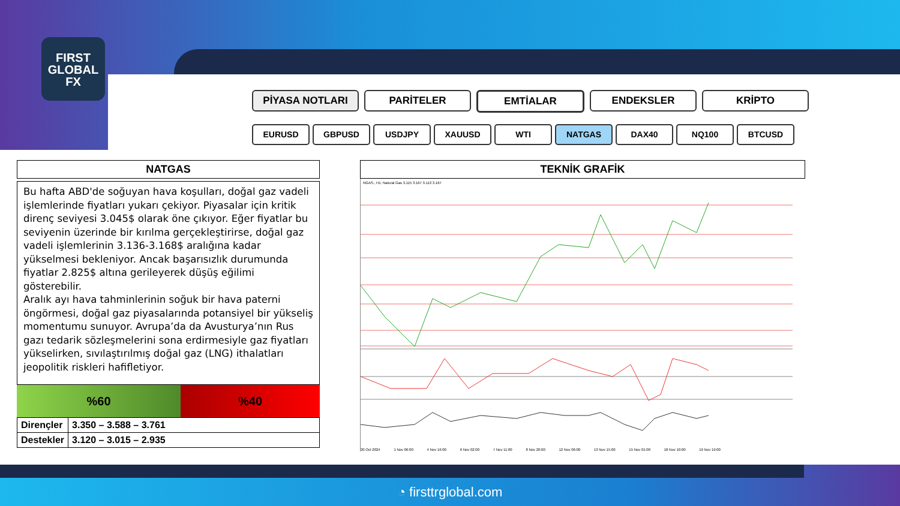FIRST
GLOBAL
FX
PİYASA NOTLARI PARİTELER EMTİALAR ENDEKSLER KRİPTO
EURUSD GBPUSD USDJPY XAUUSD WTI NATGAS DAX40 NQ100 BTCUSD
NATGAS
Bu hafta ABD'de soğuyan hava koşulları, doğal gaz vadeli işlemlerinde fiyatları yukarı çekiyor. Piyasalar için kritik direnç seviyesi 3.045$ olarak öne çıkıyor. Eğer fiyatlar bu seviyenin üzerinde bir kırılma gerçekleştirirse, doğal gaz vadeli işlemlerinin 3.136-3.168$ aralığına kadar yükselmesi bekleniyor. Ancak başarısızlık durumunda fiyatlar 2.825$ altına gerileyerek düşüş eğilimi gösterebilir.
Aralık ayı hava tahminlerinin soğuk bir hava paterni öngörmesi, doğal gaz piyasalarında potansiyel bir yükseliş momentumu sunuyor. Avrupa’da da Avusturya’nın Rus gazı tedarik sözleşmelerini sona erdirmesiyle gaz fiyatları yükselirken, sıvılaştırılmış doğal gaz (LNG) ithalatları jeopolitik riskleri hafifletiyor.
%60 %40
| Dirençler | 3.350 – 3.588 – 3.761 |
| Destekler | 3.120 – 3.015 – 2.935 |
TEKNİK GRAFİK
NGAS., H1: Natural Gas 3.115 3.167 3.113 3.167
30 Oct 2024 1 Nov 06:00 4 Nov 16:00 6 Nov 02:00 7 Nov 11:00 8 Nov 20:00 12 Nov 06:00 13 Nov 15:00 15 Nov 01:00 18 Nov 10:00 19 Nov 19:00
◔ firsttrglobal.com